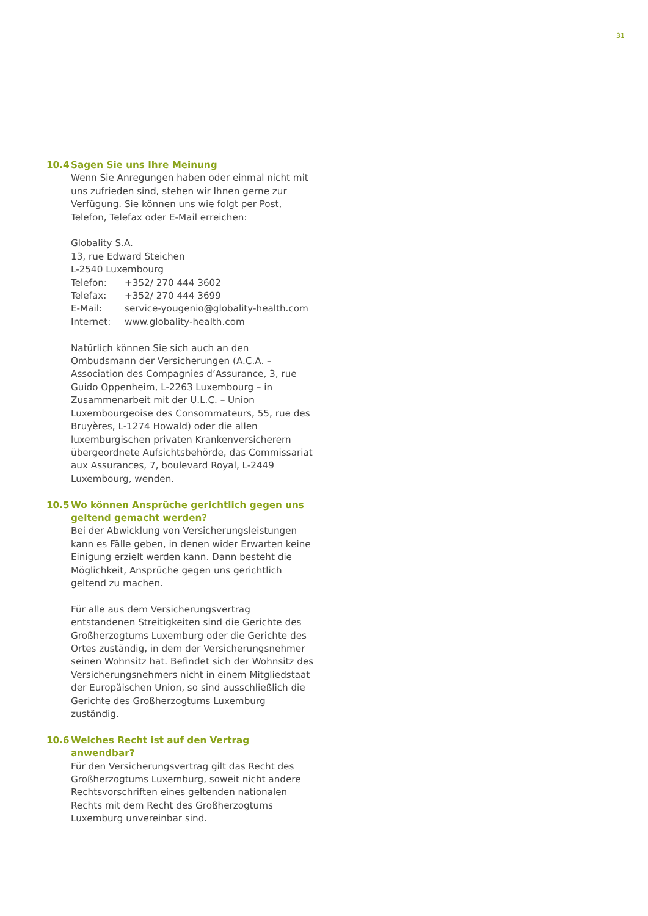31
10.4 Sagen Sie uns Ihre Meinung
Wenn Sie Anregungen haben oder einmal nicht mit uns zufrieden sind, stehen wir Ihnen gerne zur Verfügung. Sie können uns wie folgt per Post, Telefon, Telefax oder E-Mail erreichen:
Globality S.A.
13, rue Edward Steichen
L-2540 Luxembourg
| Telefon: | +352/ 270 444 3602 |
| Telefax: | +352/ 270 444 3699 |
| E-Mail: | service-yougenio@globality-health.com |
| Internet: | www.globality-health.com |
Natürlich können Sie sich auch an den Ombudsmann der Versicherungen (A.C.A. – Association des Compagnies d’Assurance, 3, rue Guido Oppenheim, L-2263 Luxembourg – in Zusammenarbeit mit der U.L.C. – Union Luxembourgeoise des Consommateurs, 55, rue des Bruyères, L-1274 Howald) oder die allen luxemburgischen privaten Krankenversicherern übergeordnete Aufsichtsbehörde, das Commissariat aux Assurances, 7, boulevard Royal, L-2449 Luxembourg, wenden.
10.5 Wo können Ansprüche gerichtlich gegen uns geltend gemacht werden?
Bei der Abwicklung von Versicherungsleistungen kann es Fälle geben, in denen wider Erwarten keine Einigung erzielt werden kann. Dann besteht die Möglichkeit, Ansprüche gegen uns gerichtlich geltend zu machen.
Für alle aus dem Versicherungsvertrag entstandenen Streitigkeiten sind die Gerichte des Großherzogtums Luxemburg oder die Gerichte des Ortes zuständig, in dem der Versicherungsnehmer seinen Wohnsitz hat. Befindet sich der Wohnsitz des Versicherungsnehmers nicht in einem Mitgliedstaat der Europäischen Union, so sind ausschließlich die Gerichte des Großherzogtums Luxemburg zuständig.
10.6 Welches Recht ist auf den Vertrag anwendbar?
Für den Versicherungsvertrag gilt das Recht des Großherzogtums Luxemburg, soweit nicht andere Rechtsvorschriften eines geltenden nationalen Rechts mit dem Recht des Großherzogtums Luxemburg unvereinbar sind.